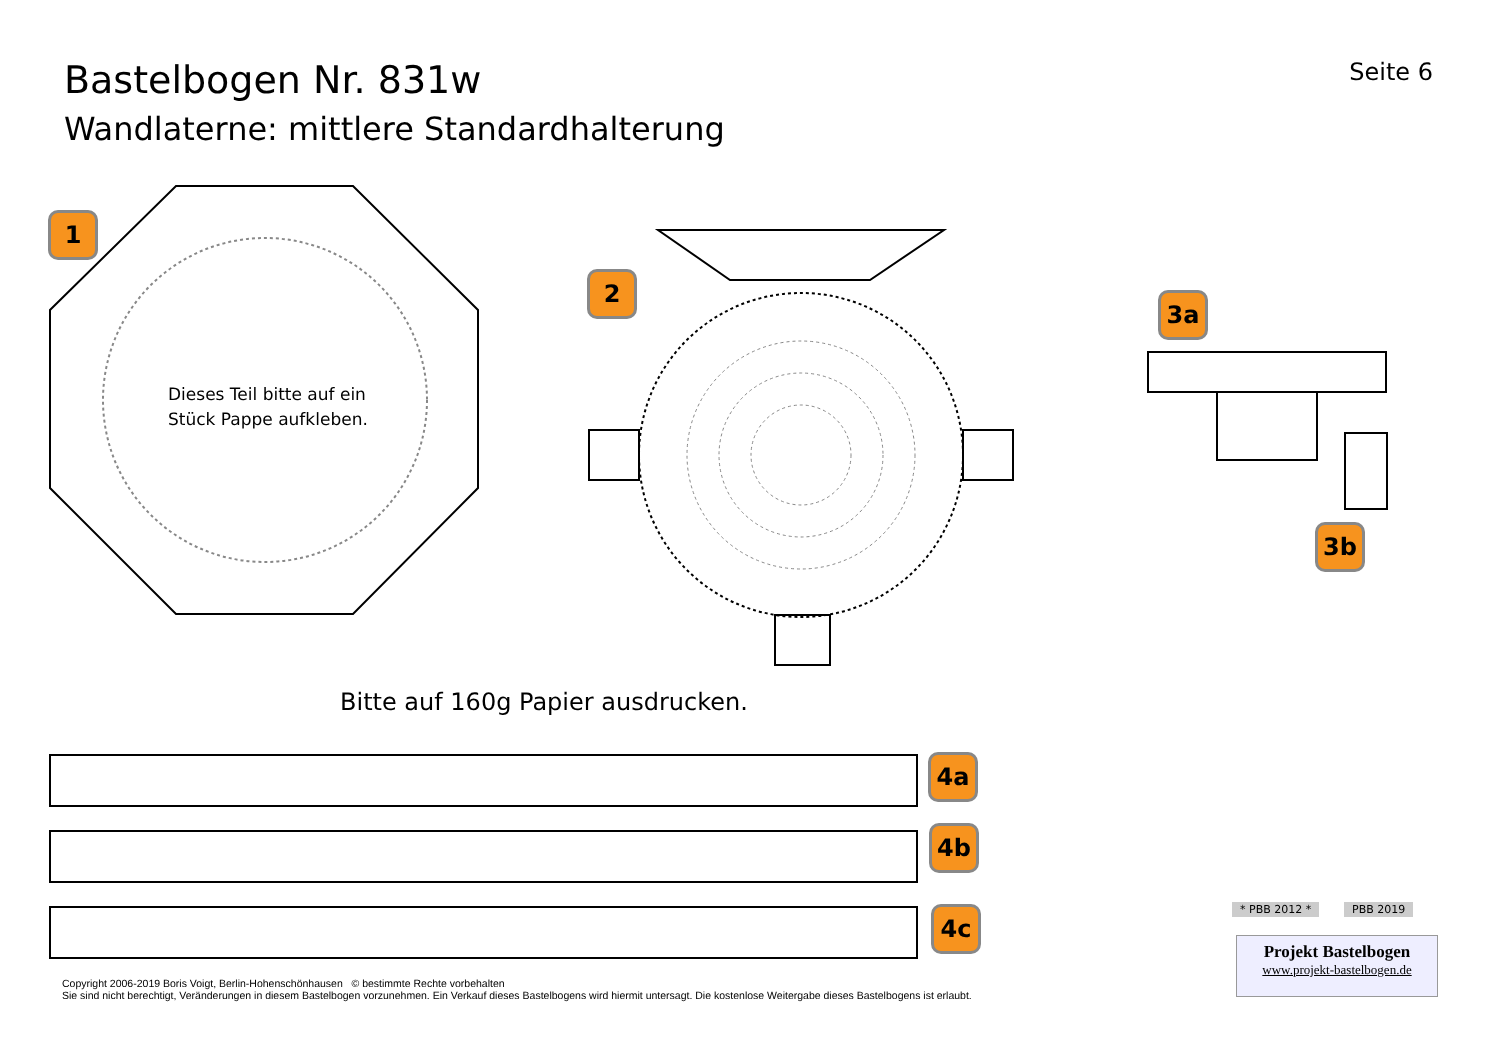Bastelbogen Nr. 831w
Seite 6
Wandlaterne: mittlere Standardhalterung
Dieses Teil bitte auf ein
Stück Pappe aufkleben.
Bitte auf 160g Papier ausdrucken.
1
2
3a
3b
4a
4b
4c * PBB 2012 * PBB 2019
Projekt Bastelbogen
www.projekt-bastelbogen.de
Copyright 2006-2019 Boris Voigt, Berlin-Hohenschönhausen © bestimmte Rechte vorbehalten
Sie sind nicht berechtigt, Veränderungen in diesem Bastelbogen vorzunehmen. Ein Verkauf dieses Bastelbogens wird hiermit untersagt. Die kostenlose Weitergabe dieses Bastelbogens ist erlaubt.